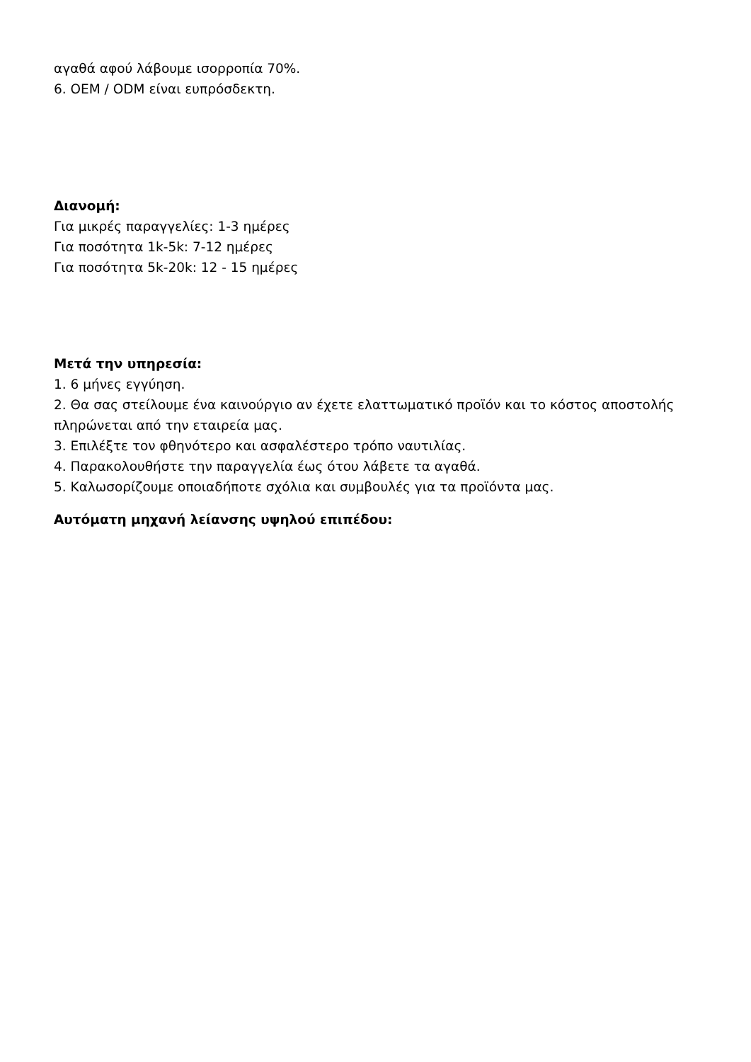αγαθά αφού λάβουμε ισορροπία 70%.
6. OEM / ODM είναι ευπρόσδεκτη.
Διανομή:
Για μικρές παραγγελίες: 1-3 ημέρες
Για ποσότητα 1k-5k: 7-12 ημέρες
Για ποσότητα 5k-20k: 12 - 15 ημέρες
Μετά την υπηρεσία:
1. 6 μήνες εγγύηση.
2. Θα σας στείλουμε ένα καινούργιο αν έχετε ελαττωματικό προϊόν και το κόστος αποστολής πληρώνεται από την εταιρεία μας.
3. Επιλέξτε τον φθηνότερο και ασφαλέστερο τρόπο ναυτιλίας.
4. Παρακολουθήστε την παραγγελία έως ότου λάβετε τα αγαθά.
5. Καλωσορίζουμε οποιαδήποτε σχόλια και συμβουλές για τα προϊόντα μας.
Αυτόματη μηχανή λείανσης υψηλού επιπέδου: